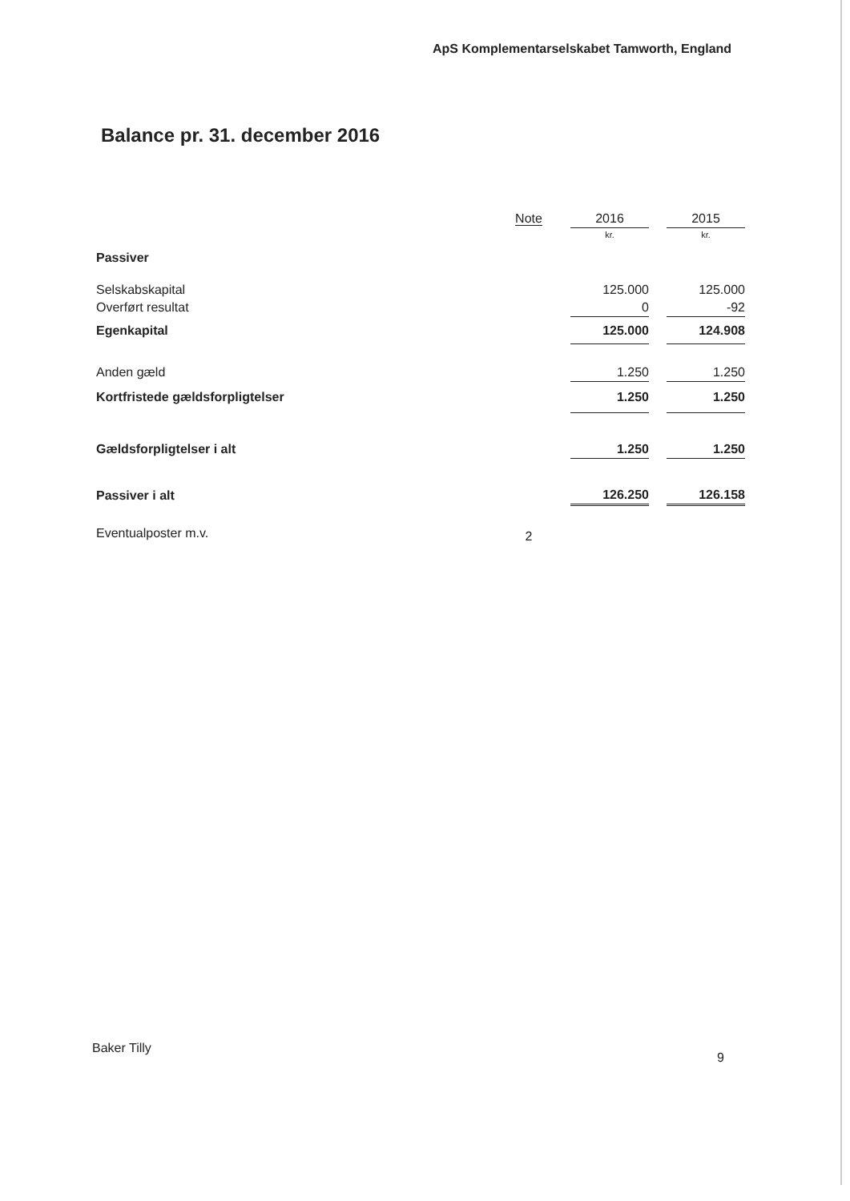ApS Komplementarselskabet Tamworth, England
Balance pr. 31. december 2016
| | Note | | 2016 | | 2015 |
| --- | --- | --- | --- | --- | --- |
| | | | kr. | | kr. |
| Passiver | | | | | |
| Selskabskapital | | | 125.000 | | 125.000 |
| Overført resultat | | | 0 | | -92 |
| Egenkapital | | | 125.000 | | 124.908 |
| Anden gæld | | | 1.250 | | 1.250 |
| Kortfristede gældsforpligtelser | | | 1.250 | | 1.250 |
| Gældsforpligtelser i alt | | | 1.250 | | 1.250 |
| Passiver i alt | | | 126.250 | | 126.158 |
| Eventualposter m.v. | 2 | | | | |
Baker Tilly
9